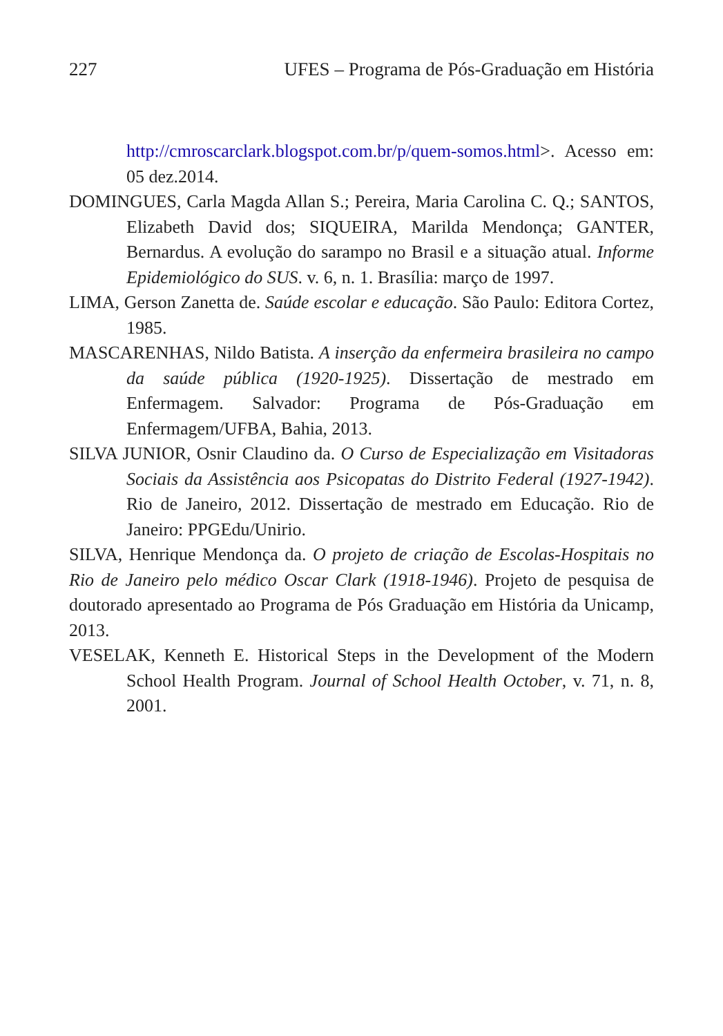227 UFES – Programa de Pós-Graduação em História
http://cmroscarclark.blogspot.com.br/p/quem-somos.html>. Acesso em: 05 dez.2014.
DOMINGUES, Carla Magda Allan S.; Pereira, Maria Carolina C. Q.; SANTOS, Elizabeth David dos; SIQUEIRA, Marilda Mendonça; GANTER, Bernardus. A evolução do sarampo no Brasil e a situação atual. Informe Epidemiológico do SUS. v. 6, n. 1. Brasília: março de 1997.
LIMA, Gerson Zanetta de. Saúde escolar e educação. São Paulo: Editora Cortez, 1985.
MASCARENHAS, Nildo Batista. A inserção da enfermeira brasileira no campo da saúde pública (1920-1925). Dissertação de mestrado em Enfermagem. Salvador: Programa de Pós-Graduação em Enfermagem/UFBA, Bahia, 2013.
SILVA JUNIOR, Osnir Claudino da. O Curso de Especialização em Visitadoras Sociais da Assistência aos Psicopatas do Distrito Federal (1927-1942). Rio de Janeiro, 2012. Dissertação de mestrado em Educação. Rio de Janeiro: PPGEdu/Unirio.
SILVA, Henrique Mendonça da. O projeto de criação de Escolas-Hospitais no Rio de Janeiro pelo médico Oscar Clark (1918-1946). Projeto de pesquisa de doutorado apresentado ao Programa de Pós Graduação em História da Unicamp, 2013.
VESELAK, Kenneth E. Historical Steps in the Development of the Modern School Health Program. Journal of School Health October, v. 71, n. 8, 2001.